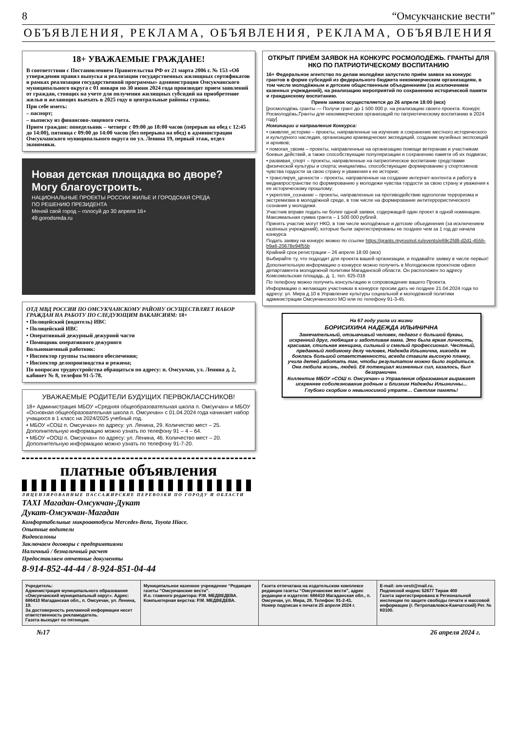8 “Омсукчанские вести”
ОБЪЯВЛЕНИЯ, РЕКЛАМА, ОБЪЯВЛЕНИЯ, РЕКЛАМА, ОБЪЯВЛЕНИЯ
18+ УВАЖАЕМЫЕ ГРАЖДАНЕ!
В соответствии с Постановлением Правительства РФ от 21 марта 2006 г. № 153 «Об утверждении правил выпуска и реализации государственных жилищных сертификатов в рамках реализации государственной программы» администрация Омсукчанского муниципального округа с 01 января по 30 июня 2024 года производит прием заявлений от граждан, стоящих на учете для получения жилищных субсидий на приобретение жилья и желающих выехать в 2025 году в центральные районы страны.
При себе иметь:
– паспорт;
– выписку из финансово-лицевого счета.
Прием граждан: понедельник – четверг с 09:00 до 18:00 часов (перерыв на обед с 12:45 до 14:00), пятница с 09:00 до 14:00 часов (без перерыва на обед) в администрации Омсукчанского муниципального округа по ул. Ленина 19, первый этаж, отдел экономики.
Новая детская площадка во дворе?
Могу благоустроить.
НАЦИОНАЛЬНЫЕ ПРОЕКТЫ РОССИИ ЖИЛЬЕ И ГОРОДСКАЯ СРЕДА
ПО РЕШЕНИЮ ПРЕЗИДЕНТА
Меняй свой город – голосуй до 30 апреля 16+
49.gorodsreda.ru
ОТД МВД РОССИИ ПО ОМСУКЧАНСКОМУ РАЙОНУ ОСУЩЕСТВЛЯЕТ НАБОР ГРАЖДАН НА РАБОТУ ПО СЛЕДУЮЩИМ ВАКАНСИЯМ: 18+
• Полицейский (водитель) ИВС
• Полицейский ИВС
• Оперативный дежурный дежурной части
• Помощник оперативного дежурного
Вольнонаемный работник:
• Инспектор группы тылового обеспечения;
• Инспектор делопроизводства и режима;
По вопросам трудоустройства обращаться по адресу: п. Омсукчан, ул. Ленина д. 2, кабинет № 8, телефон 91-5-78.
УВАЖАЕМЫЕ РОДИТЕЛИ БУДУЩИХ ПЕРВОКЛАССНИКОВ!
18+ Администрация МБОУ «Средняя общеобразовательная школа п. Омсукчан» и МБОУ «Основная общеобразовательная школа п. Омсукчан» с 01.04.2024 года начинает набор учащихся в 1 класс на 2024/2025 учебный год.
• МБОУ «СОШ п. Омсукчан» по адресу: ул. Ленина, 29. Количество мест – 25. Дополнительную информацию можно узнать по телефону 91 – 4 – 64.
• МБОУ «ООШ п. Омсукчан» по адресу: ул. Ленина, 46. Количество мест – 20. Дополнительную информацию можно узнать по телефону 91-7-20.
платные объявления
ЛИЦЕНЗИРОВАННЫЕ ПАССАЖИРСКИЕ ПЕРЕВОЗКИ ПО ГОРОДУ И ОБЛАСТИ
TAXI Магадан-Омсукчан-Дукат
Дукат-Омсукчан-Магадан
Комфортабельные микроавтобусы Mercedes-Benz, Toyota Hiace.
Опытные водители
Видеосалоны
Заключаем договоры с предприятиями
Наличный / безналичный расчет
Предоставляем отчетные документы
8-914-852-44-44 / 8-924-851-04-44
ОТКРЫТ ПРИЁМ ЗАЯВОК НА КОНКУРС РОСМОЛОДЁЖЬ. ГРАНТЫ ДЛЯ НКО ПО ПАТРИОТИЧЕСКОМУ ВОСПИТАНИЮ
16+ Федеральное агентство по делам молодёжи запустило приём заявок на конкурс грантов в форме субсидий из федерального бюджета некоммерческим организациям, в том числе молодёжным и детским общественным объединениям (за исключением казенных учреждений), на реализацию мероприятий по сохранению исторической памяти и гражданскому воспитанию.
Прием заявок осуществляется до 26 апреля 18:00 (мск)
[росмолодёжь гранты — Получи грант до 1 500 000 р. на реализацию своего проекта. Конкурс Росмолодёжь.Гранты для некоммерческих организаций по патриотическому воспитанию в 2024 году]
Номинации и направления Конкурса:
• оживляя_историю – проекты, направленные на изучение и сохранение местного исторического и культурного наследия, организацию краеведческих экспедиций, создание музейных экспозиций и архивов;
• помогая_своим – проекты, направленные на организацию помощи ветеранам и участникам боевых действий, а также способствующие популяризации и сохранению памяти об их подвигах;
• развивая_спорт – проекты, направленные на патриотическое воспитание средствами физической культуры и спорта; инициативы, способствующие формированию у спортсменов чувства гордости за свою страну и уважения к ее истории;
• транслируя_ценности – проекты, направленные на создание интернет-контента и работу в медиапространстве по формированию у молодежи чувства гордости за свою страну и уважения к ее историческому прошлому;
• укрепляя_сознание – проекты, направленные на противодействие идеологии терроризма и экстремизма в молодёжной среде, в том числе на формирование антитеррористического сознания у молодежи.
Участник вправе подать не более одной заявки, содержащей один проект в одной номинации. Максимальная сумма гранта – 1 500 000 рублей.
Принять участие могут НКО, в том числе молодёжные и детские объединения (за исключением казённых учреждений), которые были зарегистрированы не позднее чем за 1 год до начала конкурса
Подать заявку на конкурс можно по ссылке https://grants.myrosmol.ru/events/e69c2fd8-d2d1-455b-b9a6-20678e94f55b
Крайний срок регистрации – 26 апреля 18:00 (мск)
Выбирайте ту, что подходит для проекта вашей организации, и подавайте заявку в числе первых!
Дополнительную информацию о конкурсе можно получить в Молодежном проектном офисе департамента молодежной политики Магаданской области. Он расположен по адресу Комсомольская площадь, д. 1, тел. 625-016
По телефону можно получить консультацию и сопровождение вашего Проекта.
Информацию о желающих участниках в конкурсе просим дать не позднее 21.04.2024 года по адресу: ул. Мира д.10 в Управление культуры социальной и молодёжной политики администрации Омсукчанского МО или по телефону 91-3-45.
На 67 году ушла из жизни
БОРИСИХИНА НАДЕЖДА ИЛЬИНИЧНА
Замечательный, отзывчивый человек, педагог с большой буквы, искренний друг, любящая и заботливая мама. Это была яркая личность, красивая, стильная женщина, сильный и смелый профессионал. Честный, преданный любимому делу человек, Надежда Ильинична, никогда не боялась большой ответственности, всегда ставила высокую планку, учила детей работать так, чтобы результатом можно было гордиться. Она любила жизнь, людей. Её потенциал жизненных сил, казалось, был безграничен.
Коллектив МБОУ «СОШ п. Омсукчан» и Управления образования выражает искреннее соболезнование родным и близким Надежды Ильиничны...
Глубоко скорбим о невыносимой утрате… Светлая память!
Учредитель:
Администрация муниципального образования «Омсукчанский муниципальный округ». Адрес: 686410 Магаданская обл., п. Омсукчан, ул. Ленина, 19.
За достоверность рекламной информации несет ответственность рекламодатель.
Газета выходит по пятницам.
Муниципальное казенное учреждение “Редакция газеты “Омсукчанские вести”.
И.о. главного редактора: Р.М. МЕДВЕДЕВА.
Компьютерная верстка: Р.М. МЕДВЕДЕВА.
Газета отпечатана на издательском комплексе редакции газеты “Омсукчанские вести”, адрес редакции и издателя: 686410 Магаданская обл., п. Омсукчан, ул. Мира, 28. Телефон: 91-2-41.
Номер подписан к печати 25 апреля 2024 г.
E-mail: om-vesti@mail.ru.
Подписной индекс 52677 Тираж 400
Газета зарегистрирована в Региональной инспекции по защите свободы печати и массовой информации (г. Петропавловск-Камчатский) Рег. № К0100.
№17 26 апреля 2024 г.